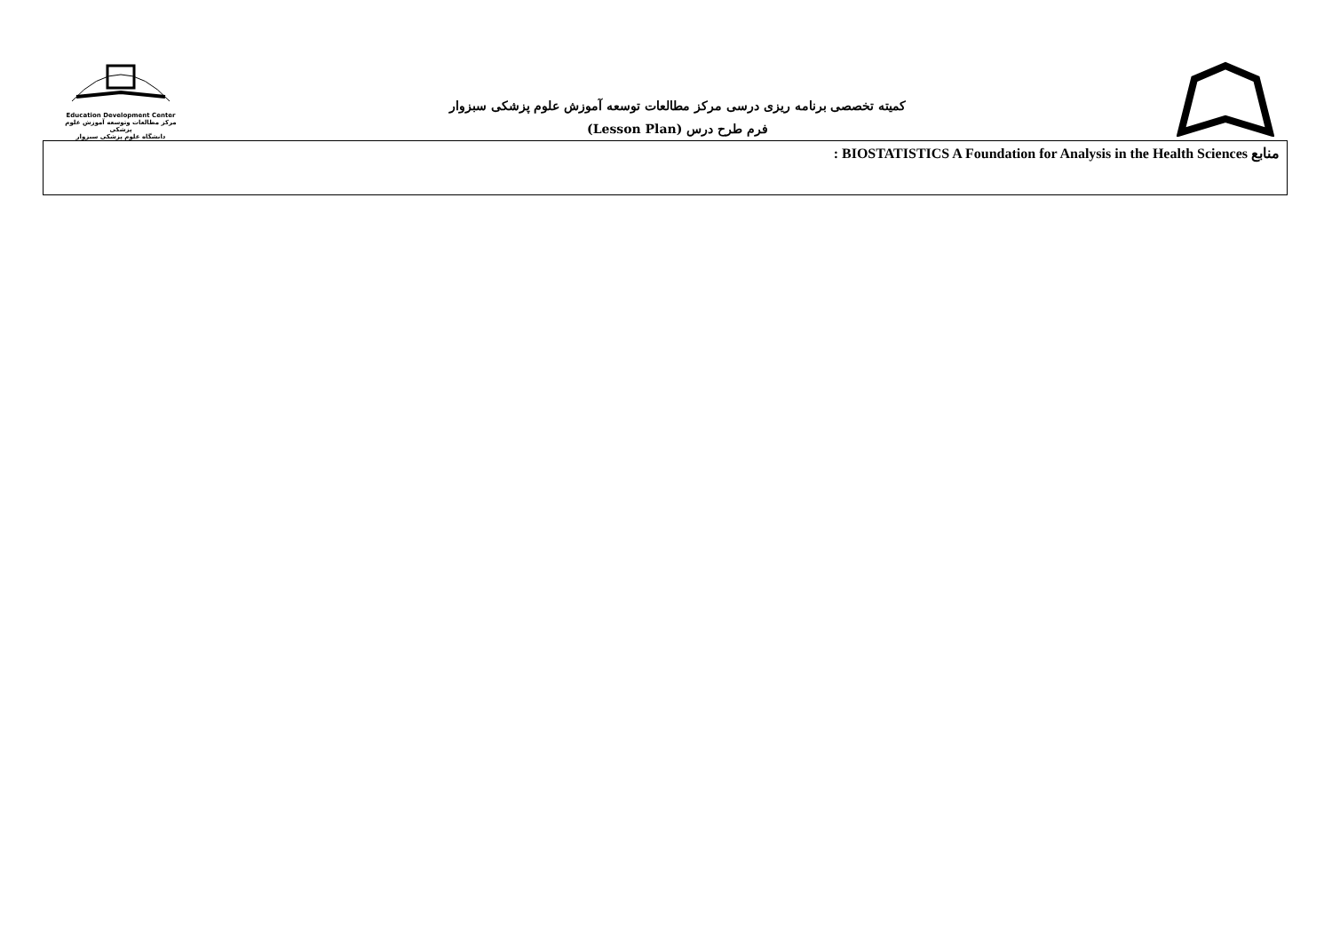Education Development Center
مرکز مطالعات وتوسعه آموزش علوم پزشکی
دانشگاه علوم پزشکی سبزوار
کمیته تخصصی برنامه ریزی درسی مرکز مطالعات توسعه آموزش علوم پزشکی سبزوار
فرم طرح درس (Lesson Plan)
| منابع BIOSTATISTICS A Foundation for Analysis in the Health Sciences : |